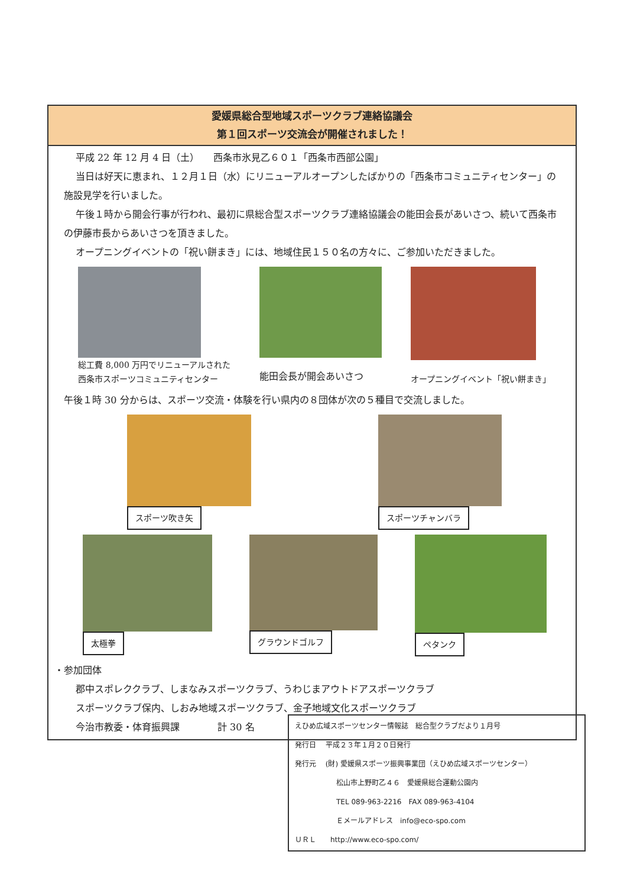愛媛県総合型地域スポーツクラブ連絡協議会
第１回スポーツ交流会が開催されました！
平成 22 年 12 月 4 日（土）　　西条市氷見乙６０１「西条市西部公園」
当日は好天に恵まれ、１２月１日（水）にリニューアルオープンしたばかりの「西条市コミュニティセンター」の施設見学を行いました。
午後１時から開会行事が行われ、最初に県総合型スポーツクラブ連絡協議会の能田会長があいさつ、続いて西条市の伊藤市長からあいさつを頂きました。
オープニングイベントの「祝い餅まき」には、地域住民１５０名の方々に、ご参加いただきました。
総工費 8,000 万円でリニューアルされた
西条市スポーツコミュニティセンター
能田会長が開会あいさつ オープニングイベント「祝い餅まき」
午後１時 30 分からは、スポーツ交流・体験を行い県内の８団体が次の５種目で交流しました。
スポーツ吹き矢 スポーツチャンバラ
太極拳 グラウンドゴルフ ペタンク
・参加団体
郡中スポレククラブ、しまなみスポーツクラブ、うわじまアウトドアスポーツクラブ
スポーツクラブ保内、しおみ地域スポーツクラブ、金子地域文化スポーツクラブ
今治市教委・体育振興課　　　　計 30 名
えひめ広域スポーツセンター情報誌　総合型クラブだより１月号
発行日　 平成２３年１月２０日発行
発行元　 (財) 愛媛県スポーツ振興事業団（えひめ広域スポーツセンター）
松山市上野町乙４６　愛媛県総合運動公園内
TEL 089-963-2216　FAX 089-963-4104
Ｅメールアドレス　info@eco-spo.com
ＵＲＬ　　http://www.eco-spo.com/